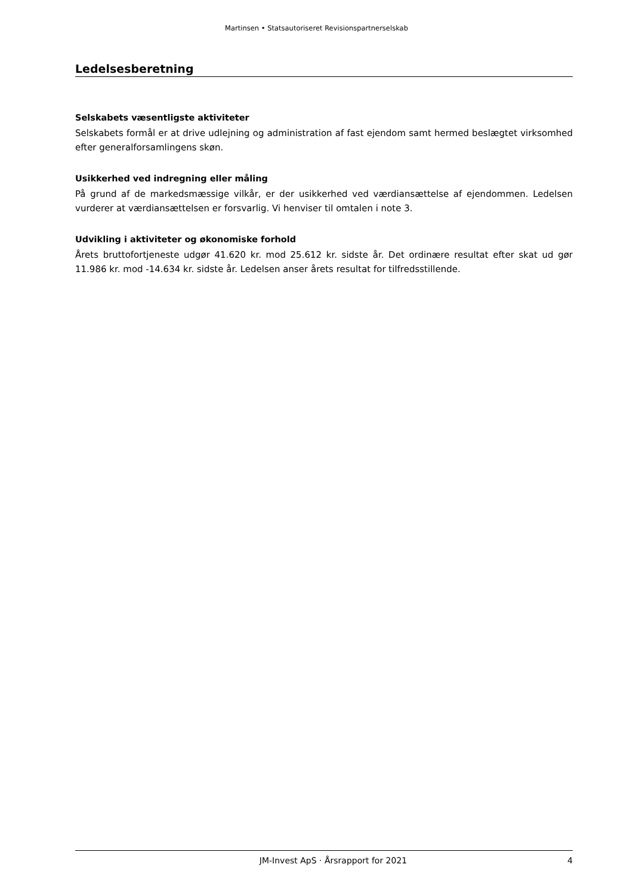Martinsen • Statsautoriseret Revisionspartnerselskab
Ledelsesberetning
Selskabets væsentligste aktiviteter
Selskabets formål er at drive udlejning og administration af fast ejendom samt hermed beslægtet virksomhed efter generalforsamlingens skøn.
Usikkerhed ved indregning eller måling
På grund af de markedsmæssige vilkår, er der usikkerhed ved værdiansættelse af ejendommen. Ledelsen vurderer at værdiansættelsen er forsvarlig. Vi henviser til omtalen i note 3.
Udvikling i aktiviteter og økonomiske forhold
Årets bruttofortjeneste udgør 41.620 kr. mod 25.612 kr. sidste år. Det ordinære resultat efter skat ud gør 11.986 kr. mod -14.634 kr. sidste år. Ledelsen anser årets resultat for tilfredsstillende.
JM-Invest ApS · Årsrapport for 2021 4